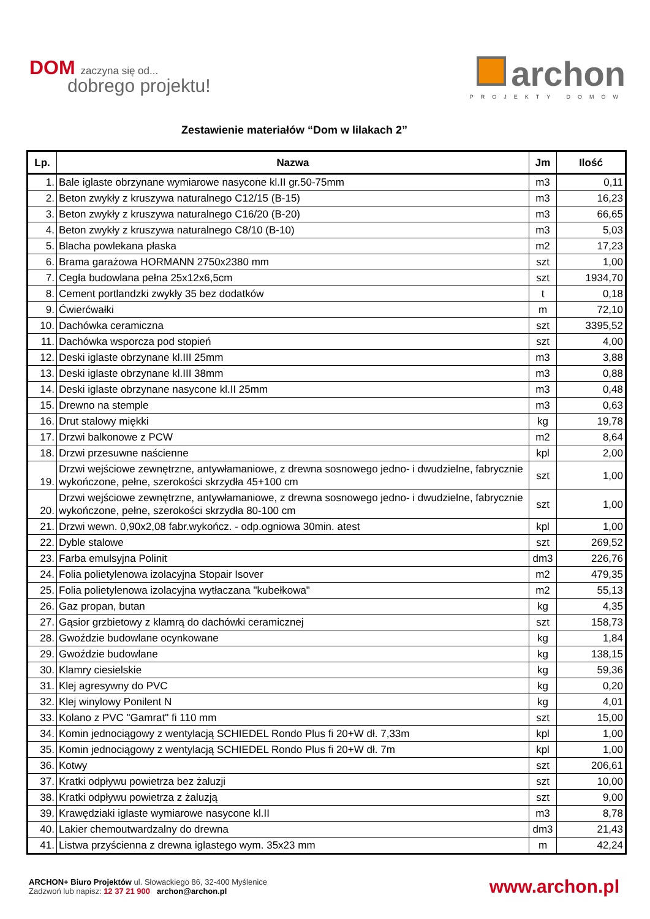DOM zaczyna się od...
dobrego projektu!
archon
PROJEKTY DOMÓW
Zestawienie materiałów “Dom w lilakach 2”
| Lp. | Nazwa | Jm | Ilość |
| --- | --- | --- | --- |
| 1. | Bale iglaste obrzynane wymiarowe nasycone kl.II gr.50-75mm | m3 | 0,11 |
| 2. | Beton zwykły z kruszywa naturalnego C12/15 (B-15) | m3 | 16,23 |
| 3. | Beton zwykły z kruszywa naturalnego C16/20 (B-20) | m3 | 66,65 |
| 4. | Beton zwykły z kruszywa naturalnego C8/10 (B-10) | m3 | 5,03 |
| 5. | Blacha powlekana płaska | m2 | 17,23 |
| 6. | Brama garażowa HORMANN 2750x2380 mm | szt | 1,00 |
| 7. | Cegła budowlana pełna 25x12x6,5cm | szt | 1934,70 |
| 8. | Cement portlandzki zwykły 35 bez dodatków | t | 0,18 |
| 9. | Ćwierćwałki | m | 72,10 |
| 10. | Dachówka ceramiczna | szt | 3395,52 |
| 11. | Dachówka wsporcza pod stopień | szt | 4,00 |
| 12. | Deski iglaste obrzynane kl.III 25mm | m3 | 3,88 |
| 13. | Deski iglaste obrzynane kl.III 38mm | m3 | 0,88 |
| 14. | Deski iglaste obrzynane nasycone kl.II 25mm | m3 | 0,48 |
| 15. | Drewno na stemple | m3 | 0,63 |
| 16. | Drut stalowy miękki | kg | 19,78 |
| 17. | Drzwi balkonowe z PCW | m2 | 8,64 |
| 18. | Drzwi przesuwne naścienne | kpl | 2,00 |
| 19. | Drzwi wejściowe zewnętrzne, antywłamaniowe, z drewna sosnowego jedno- i dwudzielne, fabrycznie wykończone, pełne, szerokości skrzydła 45+100 cm | szt | 1,00 |
| 20. | Drzwi wejściowe zewnętrzne, antywłamaniowe, z drewna sosnowego jedno- i dwudzielne, fabrycznie wykończone, pełne, szerokości skrzydła 80-100 cm | szt | 1,00 |
| 21. | Drzwi wewn. 0,90x2,08 fabr.wykończ. - odp.ogniowa 30min. atest | kpl | 1,00 |
| 22. | Dyble stalowe | szt | 269,52 |
| 23. | Farba emulsyjna Polinit | dm3 | 226,76 |
| 24. | Folia polietylenowa izolacyjna Stopair Isover | m2 | 479,35 |
| 25. | Folia polietylenowa izolacyjna wytłaczana "kubełkowa" | m2 | 55,13 |
| 26. | Gaz propan, butan | kg | 4,35 |
| 27. | Gąsior grzbietowy z klamrą do dachówki ceramicznej | szt | 158,73 |
| 28. | Gwoździe budowlane ocynkowane | kg | 1,84 |
| 29. | Gwoździe budowlane | kg | 138,15 |
| 30. | Klamry ciesielskie | kg | 59,36 |
| 31. | Klej agresywny do PVC | kg | 0,20 |
| 32. | Klej winylowy Ponilent N | kg | 4,01 |
| 33. | Kolano z PVC "Gamrat" fi 110 mm | szt | 15,00 |
| 34. | Komin jednociągowy z wentylacją SCHIEDEL Rondo Plus fi 20+W dł. 7,33m | kpl | 1,00 |
| 35. | Komin jednociągowy z wentylacją SCHIEDEL Rondo Plus fi 20+W dł. 7m | kpl | 1,00 |
| 36. | Kotwy | szt | 206,61 |
| 37. | Kratki odpływu powietrza bez żaluzji | szt | 10,00 |
| 38. | Kratki odpływu powietrza z żaluzją | szt | 9,00 |
| 39. | Krawędziaki iglaste wymiarowe nasycone kl.II | m3 | 8,78 |
| 40. | Lakier chemoutwardzalny do drewna | dm3 | 21,43 |
| 41. | Listwa przyścienna z drewna iglastego wym. 35x23 mm | m | 42,24 |
ARCHON+ Biuro Projektów ul. Słowackiego 86, 32-400 Myślenice
Zadzwoń lub napisz: 12 37 21 900 archon@archon.pl
www.archon.pl